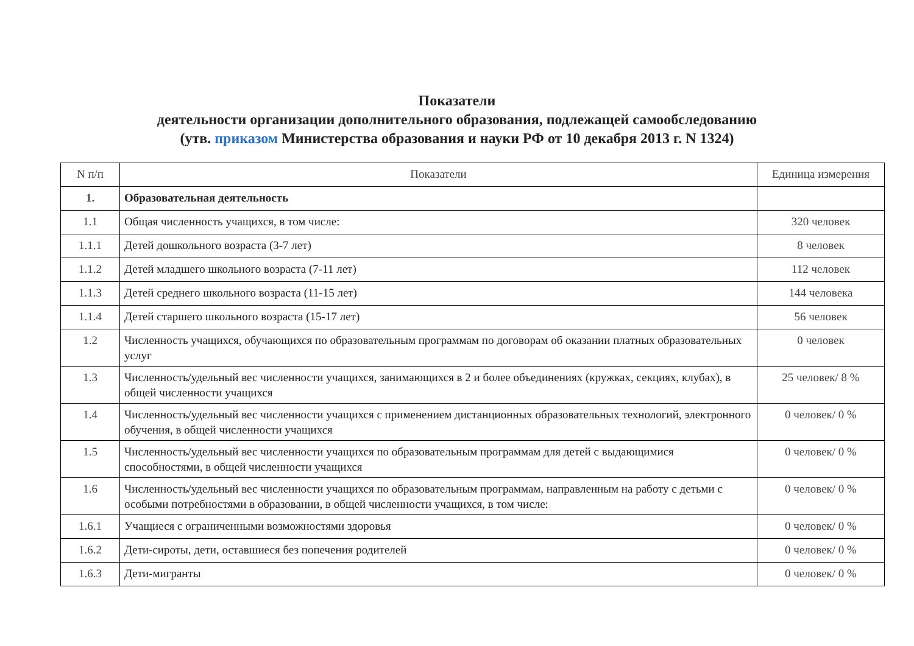Показатели
деятельности организации дополнительного образования, подлежащей самообследованию
(утв. приказом Министерства образования и науки РФ от 10 декабря 2013 г. N 1324)
| N п/п | Показатели | Единица измерения |
| --- | --- | --- |
| 1. | Образовательная деятельность | |
| 1.1 | Общая численность учащихся, в том числе: | 320 человек |
| 1.1.1 | Детей дошкольного возраста (3-7 лет) | 8 человек |
| 1.1.2 | Детей младшего школьного возраста (7-11 лет) | 112 человек |
| 1.1.3 | Детей среднего школьного возраста (11-15 лет) | 144 человека |
| 1.1.4 | Детей старшего школьного возраста (15-17 лет) | 56 человек |
| 1.2 | Численность учащихся, обучающихся по образовательным программам по договорам об оказании платных образовательных услуг | 0 человек |
| 1.3 | Численность/удельный вес численности учащихся, занимающихся в 2 и более объединениях (кружках, секциях, клубах), в общей численности учащихся | 25 человек/ 8 % |
| 1.4 | Численность/удельный вес численности учащихся с применением дистанционных образовательных технологий, электронного обучения, в общей численности учащихся | 0 человек/ 0 % |
| 1.5 | Численность/удельный вес численности учащихся по образовательным программам для детей с выдающимися способностями, в общей численности учащихся | 0 человек/ 0 % |
| 1.6 | Численность/удельный вес численности учащихся по образовательным программам, направленным на работу с детьми с особыми потребностями в образовании, в общей численности учащихся, в том числе: | 0 человек/ 0 % |
| 1.6.1 | Учащиеся с ограниченными возможностями здоровья | 0 человек/ 0 % |
| 1.6.2 | Дети-сироты, дети, оставшиеся без попечения родителей | 0 человек/ 0 % |
| 1.6.3 | Дети-мигранты | 0 человек/ 0 % |